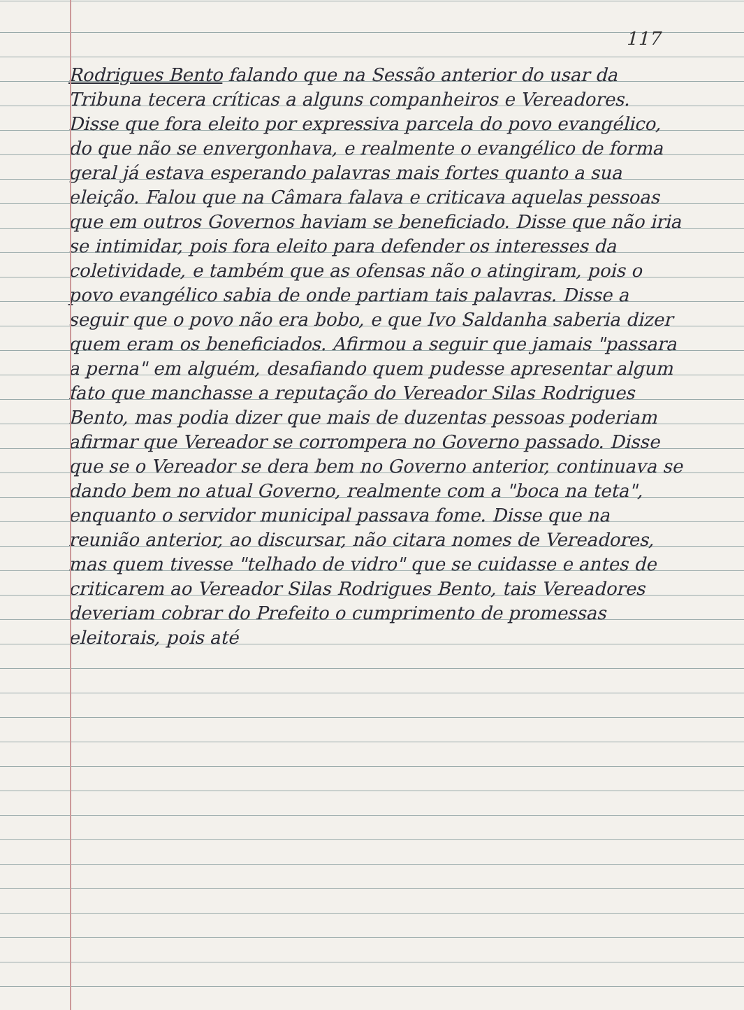117
Rodrigues Bento falando que na Sessão anterior do usar da Tribuna tecera críticas a alguns companheiros e Vereadores. Disse que fora eleito por expressiva parcela do povo evangélico, do que não se envergonhava, e realmente o evangélico de forma geral já estava esperando palavras mais fortes quanto a sua eleição. Falou que na Câmara falava e criticava aquelas pessoas que em outros Governos haviam se beneficiado. Disse que não iria se intimidar, pois fora eleito para defender os interesses da coletividade, e também que as ofensas não o atingiram, pois o povo evangélico sabia de onde partiam tais palavras. Disse a seguir que o povo não era bobo, e que Ivo Saldanha saberia dizer quem eram os beneficiados. Afirmou a seguir que jamais "passara a perna" em alguém, desafiando quem pudesse apresentar algum fato que manchasse a reputação do Vereador Silas Rodrigues Bento, mas podia dizer que mais de duzentas pessoas poderiam afirmar que Vereador se corrompera no Governo passado. Disse que se o Vereador se dera bem no Governo anterior, continuava se dando bem no atual Governo, realmente com a "boca na teta", enquanto o servidor municipal passava fome. Disse que na reunião anterior, ao discursar, não citara nomes de Vereadores, mas quem tivesse "telhado de vidro" que se cuidasse e antes de criticarem ao Vereador Silas Rodrigues Bento, tais Vereadores deveriam cobrar do Prefeito o cumprimento de promessas eleitorais, pois até